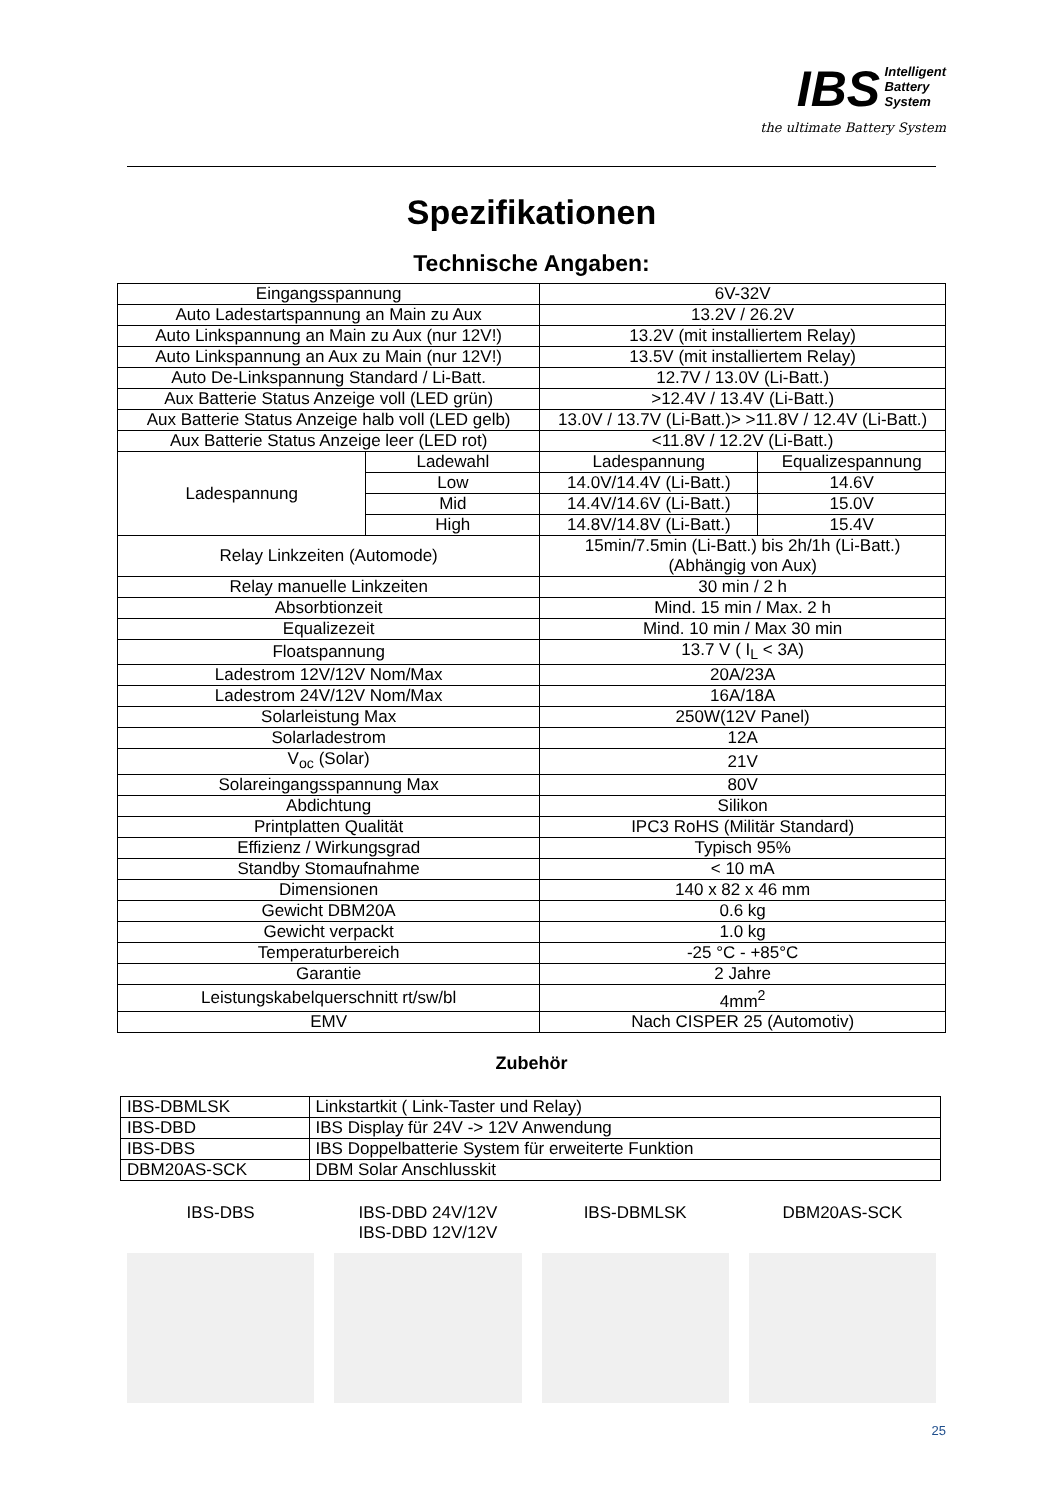IBS Intelligent
Battery
System
the ultimate Battery System
Spezifikationen
Technische Angaben:
| Eingangsspannung | | 6V-32V | |
| Auto Ladestartspannung an Main zu Aux | | 13.2V / 26.2V | |
| Auto Linkspannung an Main zu Aux (nur 12V!) | | 13.2V (mit installiertem Relay) | |
| Auto Linkspannung an Aux zu Main (nur 12V!) | | 13.5V (mit installiertem Relay) | |
| Auto De-Linkspannung Standard / Li-Batt. | | 12.7V / 13.0V (Li-Batt.) | |
| Aux Batterie Status Anzeige voll (LED grün) | | >12.4V / 13.4V (Li-Batt.) | |
| Aux Batterie Status Anzeige halb voll (LED gelb) | | 13.0V / 13.7V (Li-Batt.)> >11.8V / 12.4V (Li-Batt.) | |
| Aux Batterie Status Anzeige leer (LED rot) | | <11.8V / 12.2V (Li-Batt.) | |
| Ladespannung | Ladewahl | Ladespannung | Equalizespannung |
| | Low | 14.0V/14.4V (Li-Batt.) | 14.6V |
| | Mid | 14.4V/14.6V (Li-Batt.) | 15.0V |
| | High | 14.8V/14.8V (Li-Batt.) | 15.4V |
| Relay Linkzeiten (Automode) | | 15min/7.5min (Li-Batt.) bis 2h/1h (Li-Batt.) (Abhängig von Aux) | |
| Relay manuelle Linkzeiten | | 30 min / 2 h | |
| Absorbtionzeit | | Mind. 15 min / Max. 2 h | |
| Equalizezeit | | Mind. 10 min / Max 30 min | |
| Floatspannung | | 13.7 V ( I<sub>L</sub> < 3A) | |
| Ladestrom 12V/12V Nom/Max | | 20A/23A | |
| Ladestrom 24V/12V Nom/Max | | 16A/18A | |
| Solarleistung Max | | 250W(12V Panel) | |
| Solarladestrom | | 12A | |
| V<sub>oc</sub> (Solar) | | 21V | |
| Solareingangsspannung Max | | 80V | |
| Abdichtung | | Silikon | |
| Printplatten Qualität | | IPC3 RoHS (Militär Standard) | |
| Effizienz / Wirkungsgrad | | Typisch 95% | |
| Standby Stomaufnahme | | < 10 mA | |
| Dimensionen | | 140 x 82 x 46 mm | |
| Gewicht DBM20A | | 0.6 kg | |
| Gewicht verpackt | | 1.0 kg | |
| Temperaturbereich | | -25 °C - +85°C | |
| Garantie | | 2 Jahre | |
| Leistungskabelquerschnitt rt/sw/bl | | 4mm<sup>2</sup> | |
| EMV | | Nach CISPER 25 (Automotiv) | |
Zubehör
| IBS-DBMLSK | Linkstartkit ( Link-Taster und Relay) |
| IBS-DBD | IBS Display für 24V -> 12V Anwendung |
| IBS-DBS | IBS Doppelbatterie System für erweiterte Funktion |
| DBM20AS-SCK | DBM Solar Anschlusskit |
IBS-DBS IBS-DBD 24V/12V
IBS-DBD 12V/12V
IBS-DBMLSK DBM20AS-SCK
25